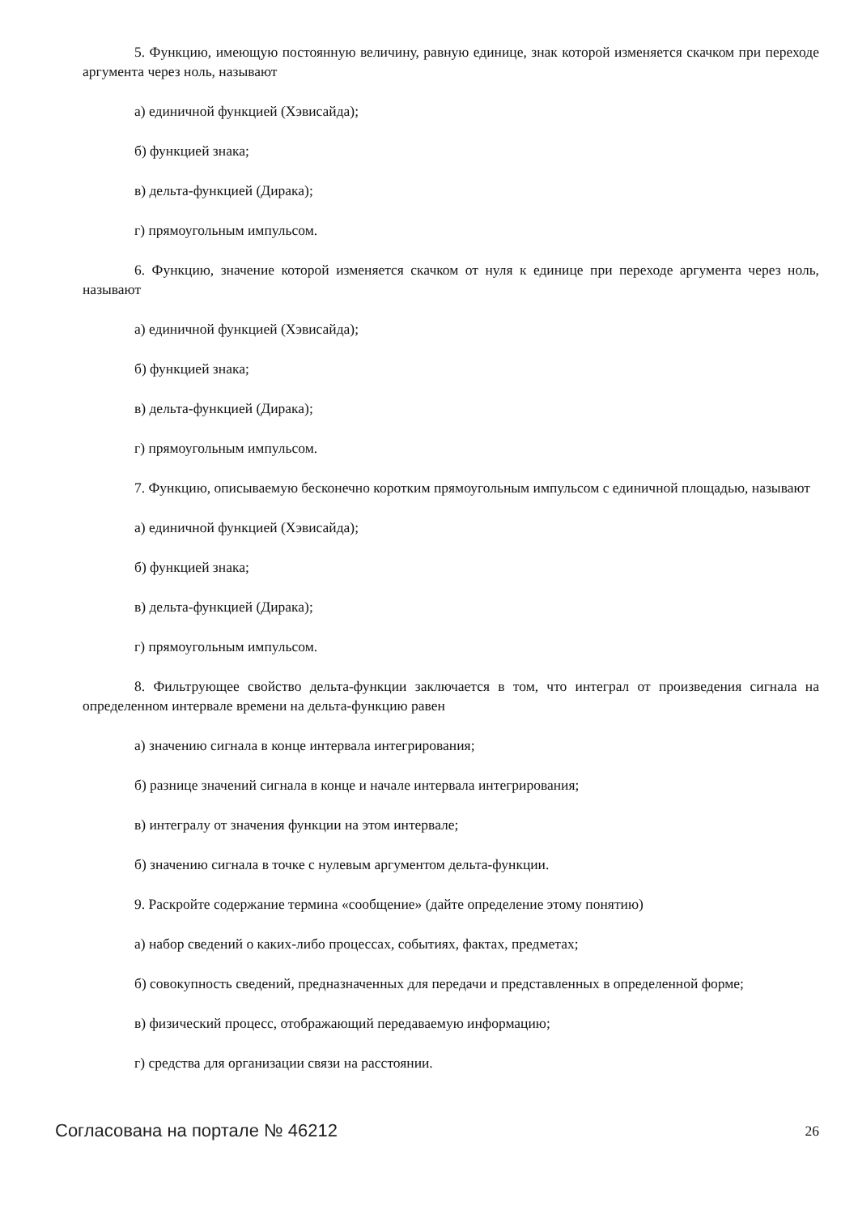5. Функцию, имеющую постоянную величину, равную единице, знак которой изменяется скачком при переходе аргумента через ноль, называют
а) единичной функцией (Хэвисайда);
б) функцией знака;
в) дельта-функцией (Дирака);
г) прямоугольным импульсом.
6. Функцию, значение которой изменяется скачком от нуля к единице при переходе аргумента через ноль, называют
а) единичной функцией (Хэвисайда);
б) функцией знака;
в) дельта-функцией (Дирака);
г) прямоугольным импульсом.
7. Функцию, описываемую бесконечно коротким прямоугольным импульсом с единичной площадью, называют
а) единичной функцией (Хэвисайда);
б) функцией знака;
в) дельта-функцией (Дирака);
г) прямоугольным импульсом.
8. Фильтрующее свойство дельта-функции заключается в том, что интеграл от произведения сигнала на определенном интервале времени на дельта-функцию равен
а) значению сигнала в конце интервала интегрирования;
б) разнице значений сигнала в конце и начале интервала интегрирования;
в) интегралу от значения функции на этом интервале;
б) значению сигнала в точке с нулевым аргументом дельта-функции.
9. Раскройте содержание термина «сообщение» (дайте определение этому понятию)
а) набор сведений о каких-либо процессах, событиях, фактах, предметах;
б) совокупность сведений, предназначенных для передачи и представленных в определенной форме;
в) физический процесс, отображающий передаваемую информацию;
г) средства для организации связи на расстоянии.
Согласована на портале № 46212 26